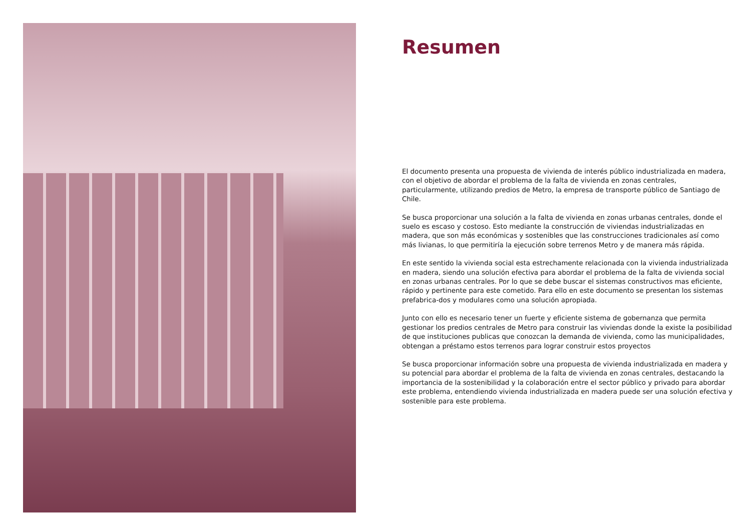Resumen
El documento presenta una propuesta de vivienda de interés público industrializada en madera, con el objetivo de abordar el problema de la falta de vivienda en zonas centrales, particularmente, utilizando predios de Metro, la empresa de transporte público de Santiago de Chile.
Se busca proporcionar una solución a la falta de vivienda en zonas urbanas centrales, donde el suelo es escaso y costoso. Esto mediante la construcción de viviendas industrializadas en madera, que son más económicas y sostenibles que las construcciones tradicionales así como más livianas, lo que permitiría la ejecución sobre terrenos Metro y de manera más rápida.
En este sentido la vivienda social esta estrechamente relacionada con la vivienda industrializada en madera, siendo una solución efectiva para abordar el problema de la falta de vivienda social en zonas urbanas centrales. Por lo que se debe buscar el sistemas constructivos mas eficiente, rápido y pertinente para este cometido. Para ello en este documento se presentan los sistemas prefabrica-dos y modulares como una solución apropiada.
Junto con ello es necesario tener un fuerte y eficiente sistema de gobernanza que permita gestionar los predios centrales de Metro para construir las viviendas donde la existe la posibilidad de que instituciones publicas que conozcan la demanda de vivienda, como las municipalidades, obtengan a préstamo estos terrenos para lograr construir estos proyectos
Se busca proporcionar información sobre una propuesta de vivienda industrializada en madera y su potencial para abordar el problema de la falta de vivienda en zonas centrales, destacando la importancia de la sostenibilidad y la colaboración entre el sector público y privado para abordar este problema, entendiendo vivienda industrializada en madera puede ser una solución efectiva y sostenible para este problema.